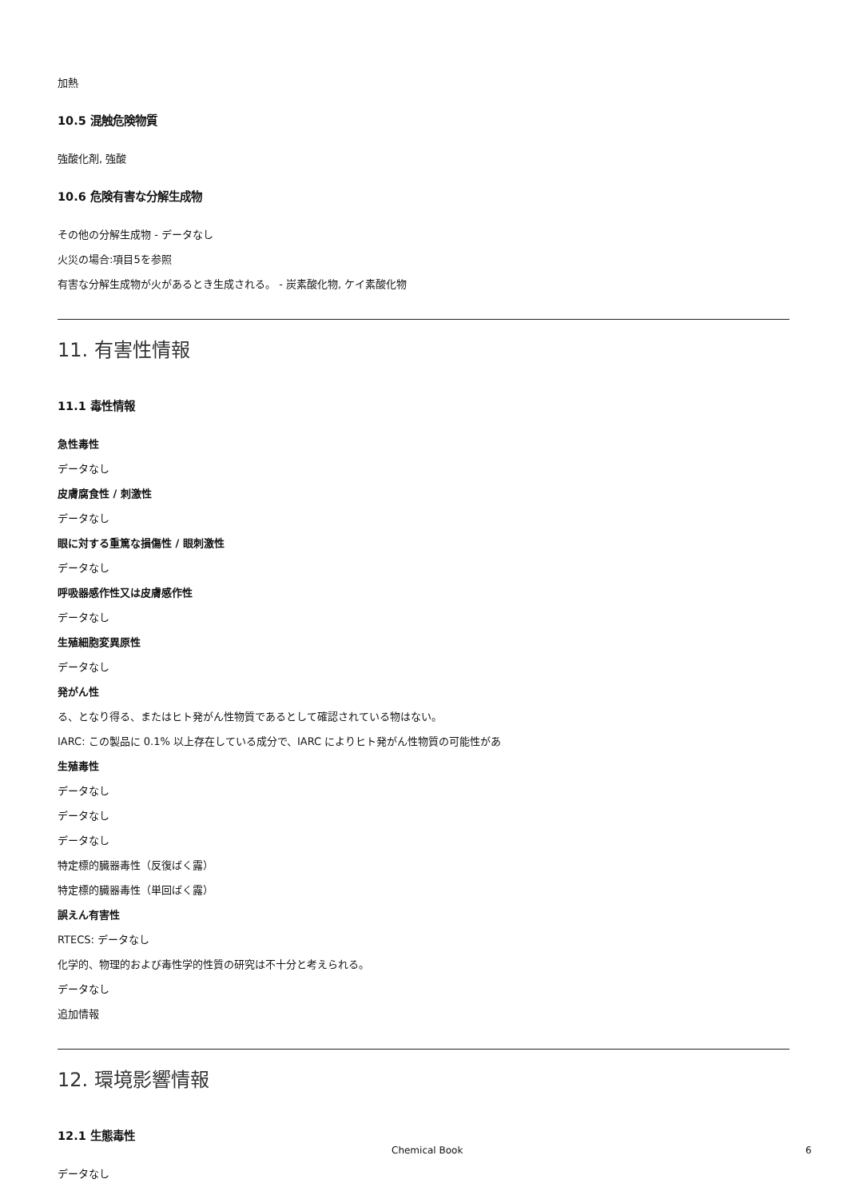加熱
10.5 混触危険物質
強酸化剤, 強酸
10.6 危険有害な分解生成物
その他の分解生成物 - データなし
火災の場合:項目5を参照
有害な分解生成物が火があるとき生成される。 - 炭素酸化物, ケイ素酸化物
11. 有害性情報
11.1 毒性情報
急性毒性
データなし
皮膚腐食性 / 刺激性
データなし
眼に対する重篤な損傷性 / 眼刺激性
データなし
呼吸器感作性又は皮膚感作性
データなし
生殖細胞変異原性
データなし
発がん性
る、となり得る、またはヒト発がん性物質であるとして確認されている物はない。
IARC: この製品に 0.1% 以上存在している成分で、IARC によりヒト発がん性物質の可能性があ
生殖毒性
データなし
データなし
データなし
特定標的臓器毒性（反復ばく露）
特定標的臓器毒性（単回ばく露）
誤えん有害性
RTECS: データなし
化学的、物理的および毒性学的性質の研究は不十分と考えられる。
データなし
追加情報
12. 環境影響情報
12.1 生態毒性
データなし
Chemical Book 6